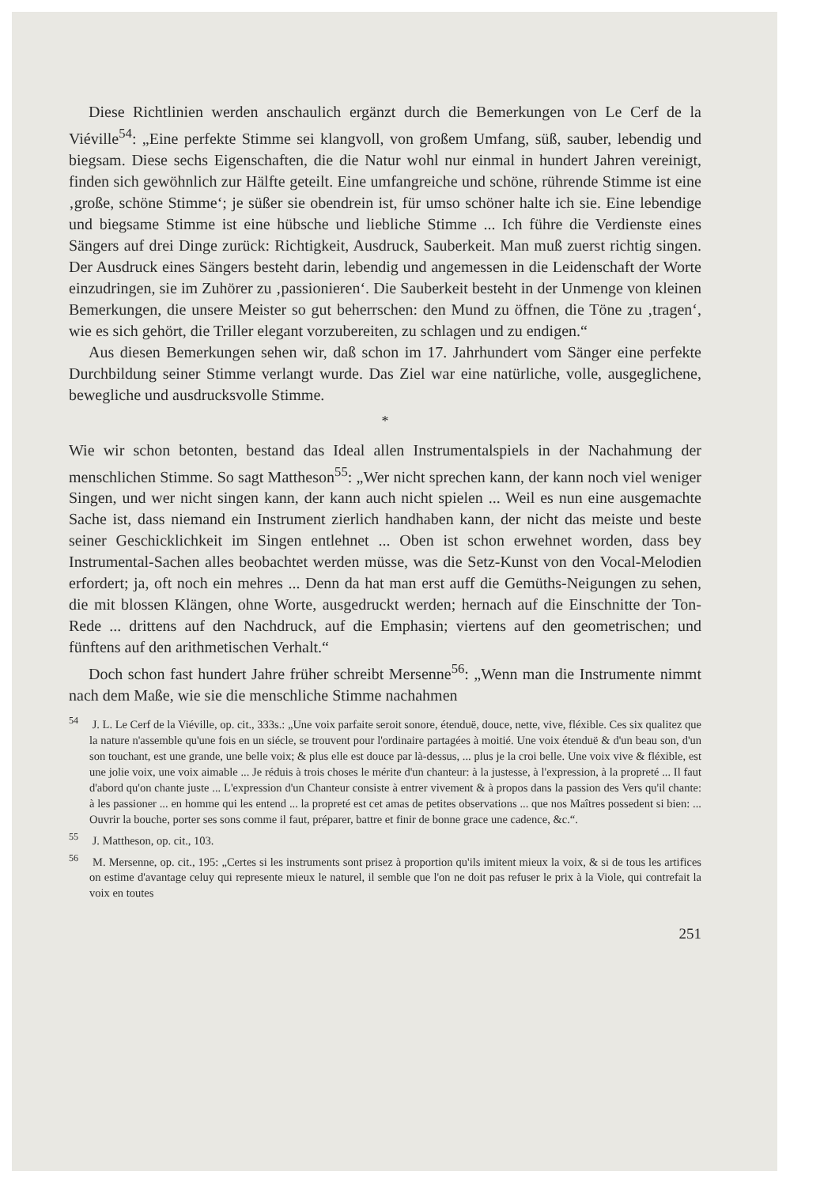Diese Richtlinien werden anschaulich ergänzt durch die Bemerkungen von Le Cerf de la Viéville<sup>54</sup>: „Eine perfekte Stimme sei klangvoll, von großem Umfang, süß, sauber, lebendig und biegsam. Diese sechs Eigenschaften, die die Natur wohl nur einmal in hundert Jahren vereinigt, finden sich gewöhnlich zur Hälfte geteilt. Eine umfangreiche und schöne, rührende Stimme ist eine ‚große, schöne Stimme‘; je süßer sie obendrein ist, für umso schöner halte ich sie. Eine lebendige und biegsame Stimme ist eine hübsche und liebliche Stimme ... Ich führe die Verdienste eines Sängers auf drei Dinge zurück: Richtigkeit, Ausdruck, Sauberkeit. Man muß zuerst richtig singen. Der Ausdruck eines Sängers besteht darin, lebendig und angemessen in die Leidenschaft der Worte einzudringen, sie im Zuhörer zu ‚passionieren‘. Die Sauberkeit besteht in der Unmenge von kleinen Bemerkungen, die unsere Meister so gut beherrschen: den Mund zu öffnen, die Töne zu ‚tragen‘, wie es sich gehört, die Triller elegant vorzubereiten, zu schlagen und zu endigen.“
Aus diesen Bemerkungen sehen wir, daß schon im 17. Jahrhundert vom Sänger eine perfekte Durchbildung seiner Stimme verlangt wurde. Das Ziel war eine natürliche, volle, ausgeglichene, bewegliche und ausdrucksvolle Stimme.
*
Wie wir schon betonten, bestand das Ideal allen Instrumentalspiels in der Nachahmung der menschlichen Stimme. So sagt Mattheson<sup>55</sup>: „Wer nicht sprechen kann, der kann noch viel weniger Singen, und wer nicht singen kann, der kann auch nicht spielen ... Weil es nun eine ausgemachte Sache ist, dass niemand ein Instrument zierlich handhaben kann, der nicht das meiste und beste seiner Geschicklichkeit im Singen entlehnet ... Oben ist schon erwehnet worden, dass bey Instrumental-Sachen alles beobachtet werden müsse, was die Setz-Kunst von den Vocal-Melodien erfordert; ja, oft noch ein mehres ... Denn da hat man erst auff die Gemüths-Neigungen zu sehen, die mit blossen Klängen, ohne Worte, ausgedruckt werden; hernach auf die Einschnitte der Ton-Rede ... drittens auf den Nachdruck, auf die Emphasin; viertens auf den geometrischen; und fünftens auf den arithmetischen Verhalt.“
Doch schon fast hundert Jahre früher schreibt Mersenne<sup>56</sup>: „Wenn man die Instrumente nimmt nach dem Maße, wie sie die menschliche Stimme nachahmen
<sup>54</sup> J. L. Le Cerf de la Viéville, op. cit., 333s.: „Une voix parfaite seroit sonore, étenduë, douce, nette, vive, fléxible. Ces six qualitez que la nature n'assemble qu'une fois en un siécle, se trouvent pour l'ordinaire partagées à moitié. Une voix étenduë & d'un beau son, d'un son touchant, est une grande, une belle voix; & plus elle est douce par là-dessus, ... plus je la croi belle. Une voix vive & fléxible, est une jolie voix, une voix aimable ... Je réduis à trois choses le mérite d'un chanteur: à la justesse, à l'expression, à la propreté ... Il faut d'abord qu'on chante juste ... L'expression d'un Chanteur consiste à entrer vivement & à propos dans la passion des Vers qu'il chante: à les passioner ... en homme qui les entend ... la propreté est cet amas de petites observations ... que nos Maîtres possedent si bien: ... Ouvrir la bouche, porter ses sons comme il faut, préparer, battre et finir de bonne grace une cadence, &c.“.
<sup>55</sup> J. Mattheson, op. cit., 103.
<sup>56</sup> M. Mersenne, op. cit., 195: „Certes si les instruments sont prisez à proportion qu'ils imitent mieux la voix, & si de tous les artifices on estime d'avantage celuy qui represente mieux le naturel, il semble que l'on ne doit pas refuser le prix à la Viole, qui contrefait la voix en toutes
251